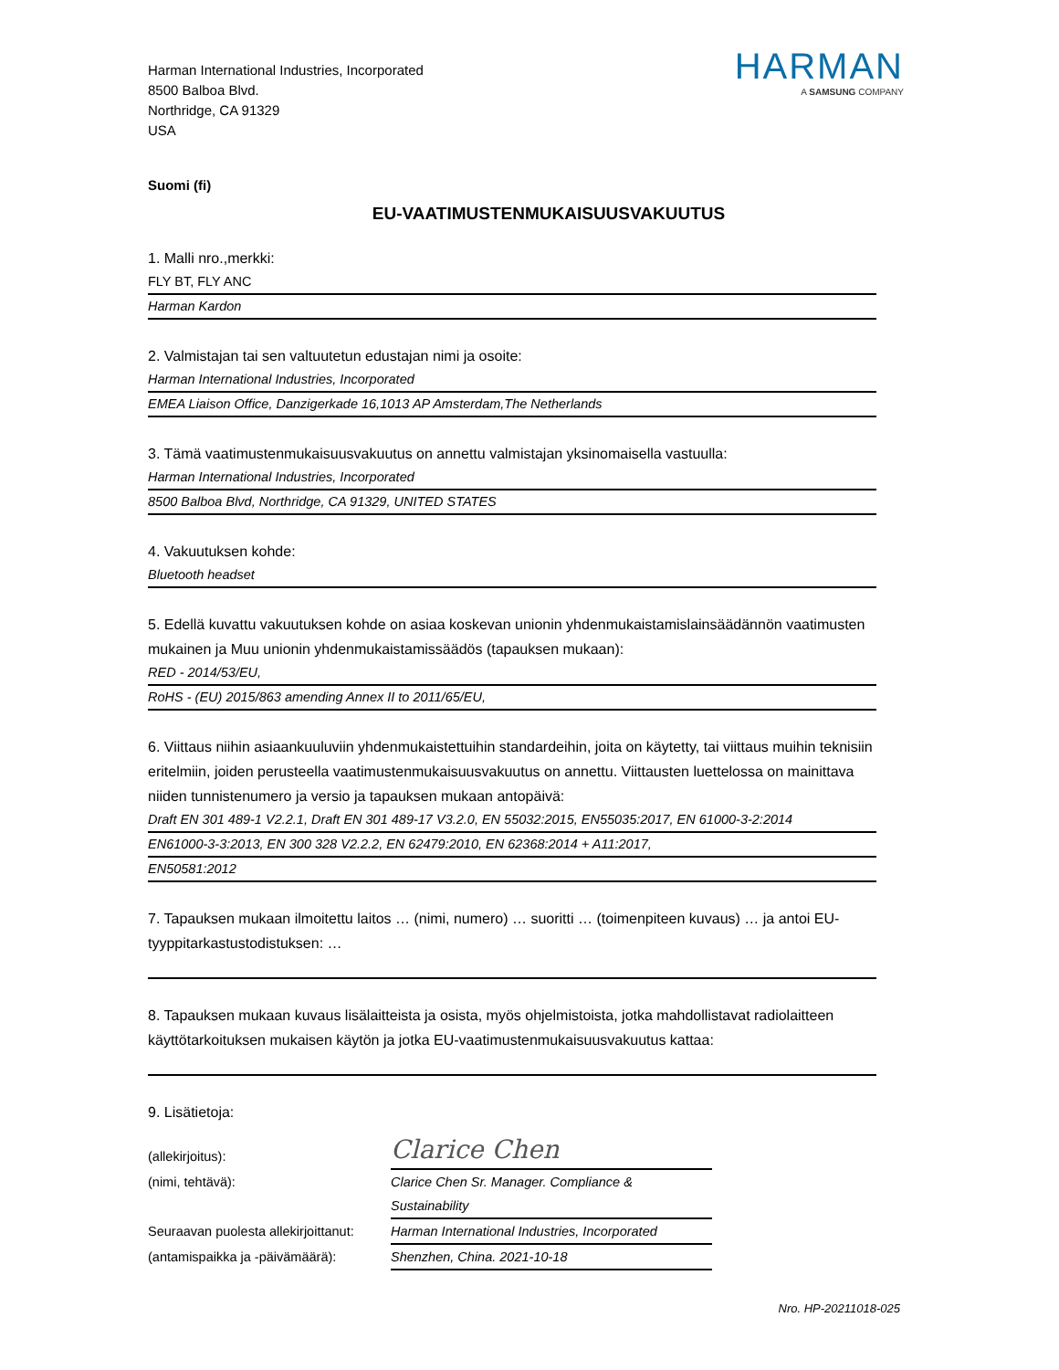Harman International Industries, Incorporated
8500 Balboa Blvd.
Northridge, CA 91329
USA
HARMAN
A SAMSUNG COMPANY
Suomi (fi)
EU-VAATIMUSTENMUKAISUUSVAKUUTUS
1. Malli nro.,merkki:
FLY BT, FLY ANC
Harman Kardon
2. Valmistajan tai sen valtuutetun edustajan nimi ja osoite:
Harman International Industries, Incorporated
EMEA Liaison Office, Danzigerkade 16,1013 AP Amsterdam,The Netherlands
3. Tämä vaatimustenmukaisuusvakuutus on annettu valmistajan yksinomaisella vastuulla:
Harman International Industries, Incorporated
8500 Balboa Blvd, Northridge, CA 91329, UNITED STATES
4. Vakuutuksen kohde:
Bluetooth headset
5. Edellä kuvattu vakuutuksen kohde on asiaa koskevan unionin yhdenmukaistamislainsäädännön vaatimusten mukainen ja Muu unionin yhdenmukaistamissäädös (tapauksen mukaan):
RED - 2014/53/EU,
RoHS - (EU) 2015/863 amending Annex II to 2011/65/EU,
6. Viittaus niihin asiaankuuluviin yhdenmukaistettuihin standardeihin, joita on käytetty, tai viittaus muihin teknisiin eritelmiin, joiden perusteella vaatimustenmukaisuusvakuutus on annettu. Viittausten luettelossa on mainittava niiden tunnistenumero ja versio ja tapauksen mukaan antopäivä:
Draft EN 301 489-1 V2.2.1, Draft EN 301 489-17 V3.2.0, EN 55032:2015, EN55035:2017, EN 61000-3-2:2014
EN61000-3-3:2013, EN 300 328 V2.2.2, EN 62479:2010, EN 62368:2014 + A11:2017,
EN50581:2012
7. Tapauksen mukaan ilmoitettu laitos … (nimi, numero) … suoritti … (toimenpiteen kuvaus) … ja antoi EU-tyyppitarkastustodistuksen: …
8. Tapauksen mukaan kuvaus lisälaitteista ja osista, myös ohjelmistoista, jotka mahdollistavat radiolaitteen käyttötarkoituksen mukaisen käytön ja jotka EU-vaatimustenmukaisuusvakuutus kattaa:
9. Lisätietoja:
(allekirjoitus):
Clarice Chen
(nimi, tehtävä):
Clarice Chen Sr. Manager. Compliance & Sustainability
Seuraavan puolesta allekirjoittanut:
Harman International Industries, Incorporated
(antamispaikka ja -päivämäärä):
Shenzhen, China. 2021-10-18
Nro. HP-20211018-025